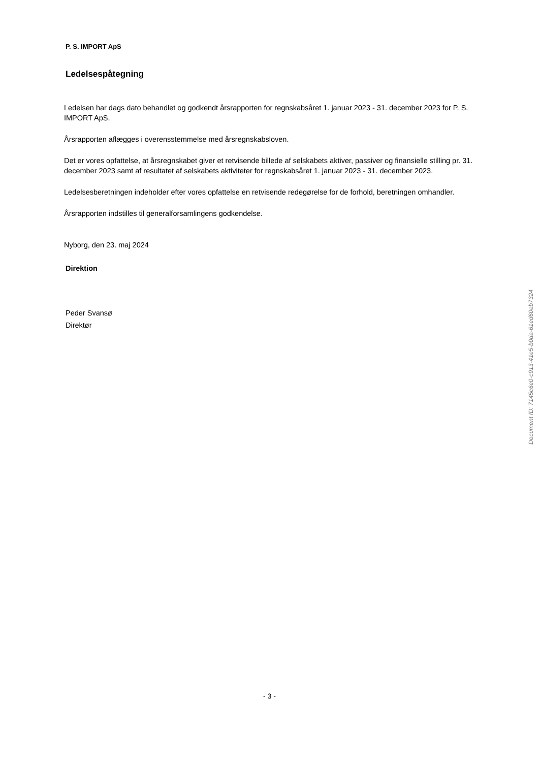P. S. IMPORT ApS
Ledelsespåtegning
Ledelsen har dags dato behandlet og godkendt årsrapporten for regnskabsåret 1. januar 2023 - 31. december 2023 for P. S. IMPORT ApS.
Årsrapporten aflægges i overensstemmelse med årsregnskabsloven.
Det er vores opfattelse, at årsregnskabet giver et retvisende billede af selskabets aktiver, passiver og finansielle stilling pr. 31. december 2023 samt af resultatet af selskabets aktiviteter for regnskabsåret 1. januar 2023 - 31. december 2023.
Ledelsesberetningen indeholder efter vores opfattelse en retvisende redegørelse for de forhold, beretningen omhandler.
Årsrapporten indstilles til generalforsamlingens godkendelse.
Nyborg, den 23. maj 2024
Direktion
Peder Svansø
Direktør
Document ID: 7145c6e0-c913-41e5-b0da-61ed60eb7324
- 3 -